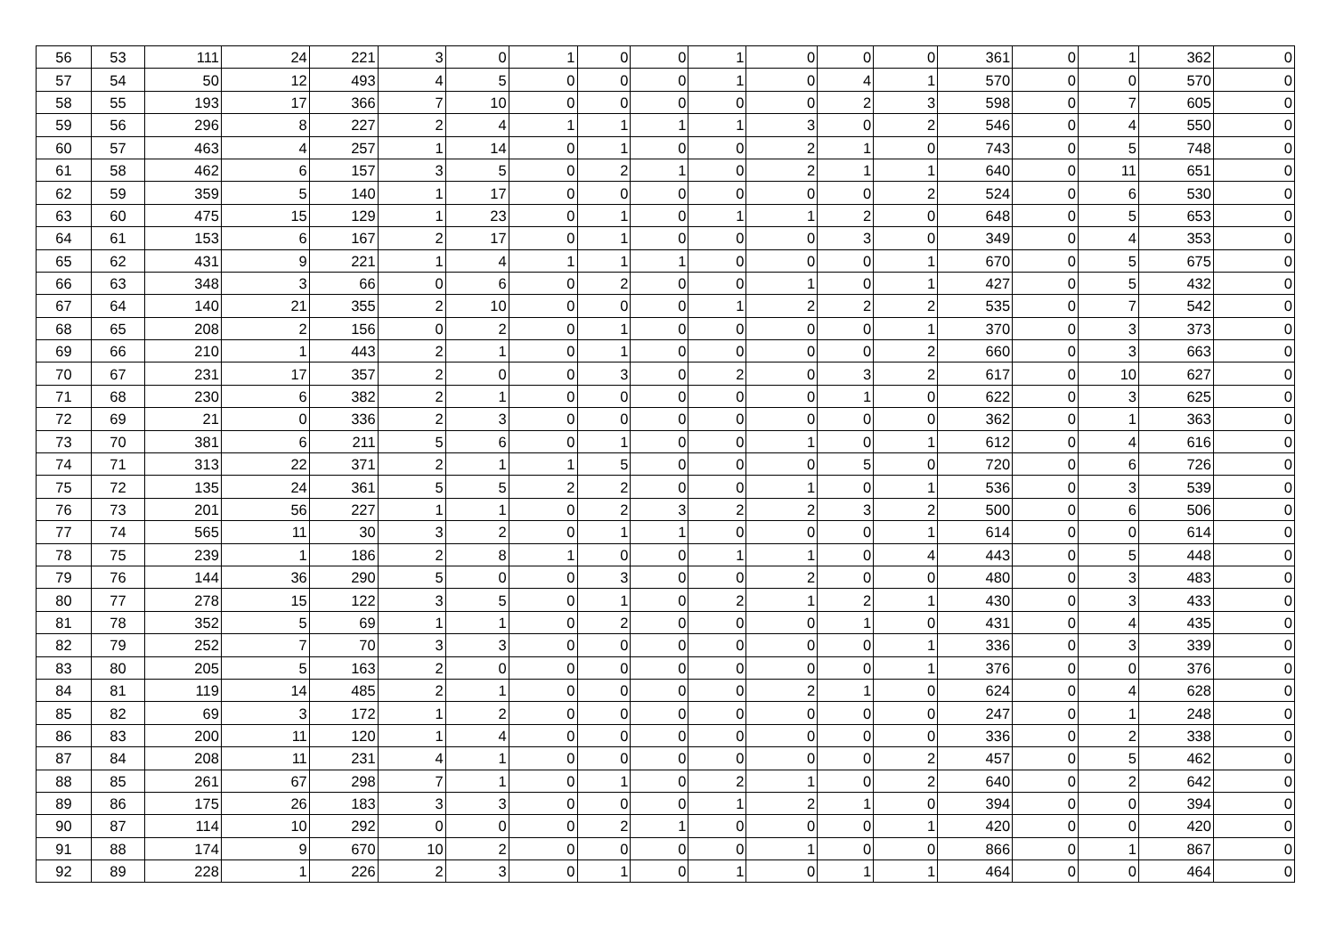| 56 | 53 | 111 | 24 | 221 | 3 | 0 | 1 | 0 | 0 | 1 | 0 | 0 | 0 | 361 | 0 | 1 | 362 | 0 |
| 57 | 54 | 50 | 12 | 493 | 4 | 5 | 0 | 0 | 0 | 1 | 0 | 4 | 1 | 570 | 0 | 0 | 570 | 0 |
| 58 | 55 | 193 | 17 | 366 | 7 | 10 | 0 | 0 | 0 | 0 | 0 | 2 | 3 | 598 | 0 | 7 | 605 | 0 |
| 59 | 56 | 296 | 8 | 227 | 2 | 4 | 1 | 1 | 1 | 1 | 3 | 0 | 2 | 546 | 0 | 4 | 550 | 0 |
| 60 | 57 | 463 | 4 | 257 | 1 | 14 | 0 | 1 | 0 | 0 | 2 | 1 | 0 | 743 | 0 | 5 | 748 | 0 |
| 61 | 58 | 462 | 6 | 157 | 3 | 5 | 0 | 2 | 1 | 0 | 2 | 1 | 1 | 640 | 0 | 11 | 651 | 0 |
| 62 | 59 | 359 | 5 | 140 | 1 | 17 | 0 | 0 | 0 | 0 | 0 | 0 | 2 | 524 | 0 | 6 | 530 | 0 |
| 63 | 60 | 475 | 15 | 129 | 1 | 23 | 0 | 1 | 0 | 1 | 1 | 2 | 0 | 648 | 0 | 5 | 653 | 0 |
| 64 | 61 | 153 | 6 | 167 | 2 | 17 | 0 | 1 | 0 | 0 | 0 | 3 | 0 | 349 | 0 | 4 | 353 | 0 |
| 65 | 62 | 431 | 9 | 221 | 1 | 4 | 1 | 1 | 1 | 0 | 0 | 0 | 1 | 670 | 0 | 5 | 675 | 0 |
| 66 | 63 | 348 | 3 | 66 | 0 | 6 | 0 | 2 | 0 | 0 | 1 | 0 | 1 | 427 | 0 | 5 | 432 | 0 |
| 67 | 64 | 140 | 21 | 355 | 2 | 10 | 0 | 0 | 0 | 1 | 2 | 2 | 2 | 535 | 0 | 7 | 542 | 0 |
| 68 | 65 | 208 | 2 | 156 | 0 | 2 | 0 | 1 | 0 | 0 | 0 | 0 | 1 | 370 | 0 | 3 | 373 | 0 |
| 69 | 66 | 210 | 1 | 443 | 2 | 1 | 0 | 1 | 0 | 0 | 0 | 0 | 2 | 660 | 0 | 3 | 663 | 0 |
| 70 | 67 | 231 | 17 | 357 | 2 | 0 | 0 | 3 | 0 | 2 | 0 | 3 | 2 | 617 | 0 | 10 | 627 | 0 |
| 71 | 68 | 230 | 6 | 382 | 2 | 1 | 0 | 0 | 0 | 0 | 0 | 1 | 0 | 622 | 0 | 3 | 625 | 0 |
| 72 | 69 | 21 | 0 | 336 | 2 | 3 | 0 | 0 | 0 | 0 | 0 | 0 | 0 | 362 | 0 | 1 | 363 | 0 |
| 73 | 70 | 381 | 6 | 211 | 5 | 6 | 0 | 1 | 0 | 0 | 1 | 0 | 1 | 612 | 0 | 4 | 616 | 0 |
| 74 | 71 | 313 | 22 | 371 | 2 | 1 | 1 | 5 | 0 | 0 | 0 | 5 | 0 | 720 | 0 | 6 | 726 | 0 |
| 75 | 72 | 135 | 24 | 361 | 5 | 5 | 2 | 2 | 0 | 0 | 1 | 0 | 1 | 536 | 0 | 3 | 539 | 0 |
| 76 | 73 | 201 | 56 | 227 | 1 | 1 | 0 | 2 | 3 | 2 | 2 | 3 | 2 | 500 | 0 | 6 | 506 | 0 |
| 77 | 74 | 565 | 11 | 30 | 3 | 2 | 0 | 1 | 1 | 0 | 0 | 0 | 1 | 614 | 0 | 0 | 614 | 0 |
| 78 | 75 | 239 | 1 | 186 | 2 | 8 | 1 | 0 | 0 | 1 | 1 | 0 | 4 | 443 | 0 | 5 | 448 | 0 |
| 79 | 76 | 144 | 36 | 290 | 5 | 0 | 0 | 3 | 0 | 0 | 2 | 0 | 0 | 480 | 0 | 3 | 483 | 0 |
| 80 | 77 | 278 | 15 | 122 | 3 | 5 | 0 | 1 | 0 | 2 | 1 | 2 | 1 | 430 | 0 | 3 | 433 | 0 |
| 81 | 78 | 352 | 5 | 69 | 1 | 1 | 0 | 2 | 0 | 0 | 0 | 1 | 0 | 431 | 0 | 4 | 435 | 0 |
| 82 | 79 | 252 | 7 | 70 | 3 | 3 | 0 | 0 | 0 | 0 | 0 | 0 | 1 | 336 | 0 | 3 | 339 | 0 |
| 83 | 80 | 205 | 5 | 163 | 2 | 0 | 0 | 0 | 0 | 0 | 0 | 0 | 1 | 376 | 0 | 0 | 376 | 0 |
| 84 | 81 | 119 | 14 | 485 | 2 | 1 | 0 | 0 | 0 | 0 | 2 | 1 | 0 | 624 | 0 | 4 | 628 | 0 |
| 85 | 82 | 69 | 3 | 172 | 1 | 2 | 0 | 0 | 0 | 0 | 0 | 0 | 0 | 247 | 0 | 1 | 248 | 0 |
| 86 | 83 | 200 | 11 | 120 | 1 | 4 | 0 | 0 | 0 | 0 | 0 | 0 | 0 | 336 | 0 | 2 | 338 | 0 |
| 87 | 84 | 208 | 11 | 231 | 4 | 1 | 0 | 0 | 0 | 0 | 0 | 0 | 2 | 457 | 0 | 5 | 462 | 0 |
| 88 | 85 | 261 | 67 | 298 | 7 | 1 | 0 | 1 | 0 | 2 | 1 | 0 | 2 | 640 | 0 | 2 | 642 | 0 |
| 89 | 86 | 175 | 26 | 183 | 3 | 3 | 0 | 0 | 0 | 1 | 2 | 1 | 0 | 394 | 0 | 0 | 394 | 0 |
| 90 | 87 | 114 | 10 | 292 | 0 | 0 | 0 | 2 | 1 | 0 | 0 | 0 | 1 | 420 | 0 | 0 | 420 | 0 |
| 91 | 88 | 174 | 9 | 670 | 10 | 2 | 0 | 0 | 0 | 0 | 1 | 0 | 0 | 866 | 0 | 1 | 867 | 0 |
| 92 | 89 | 228 | 1 | 226 | 2 | 3 | 0 | 1 | 0 | 1 | 0 | 1 | 1 | 464 | 0 | 0 | 464 | 0 |